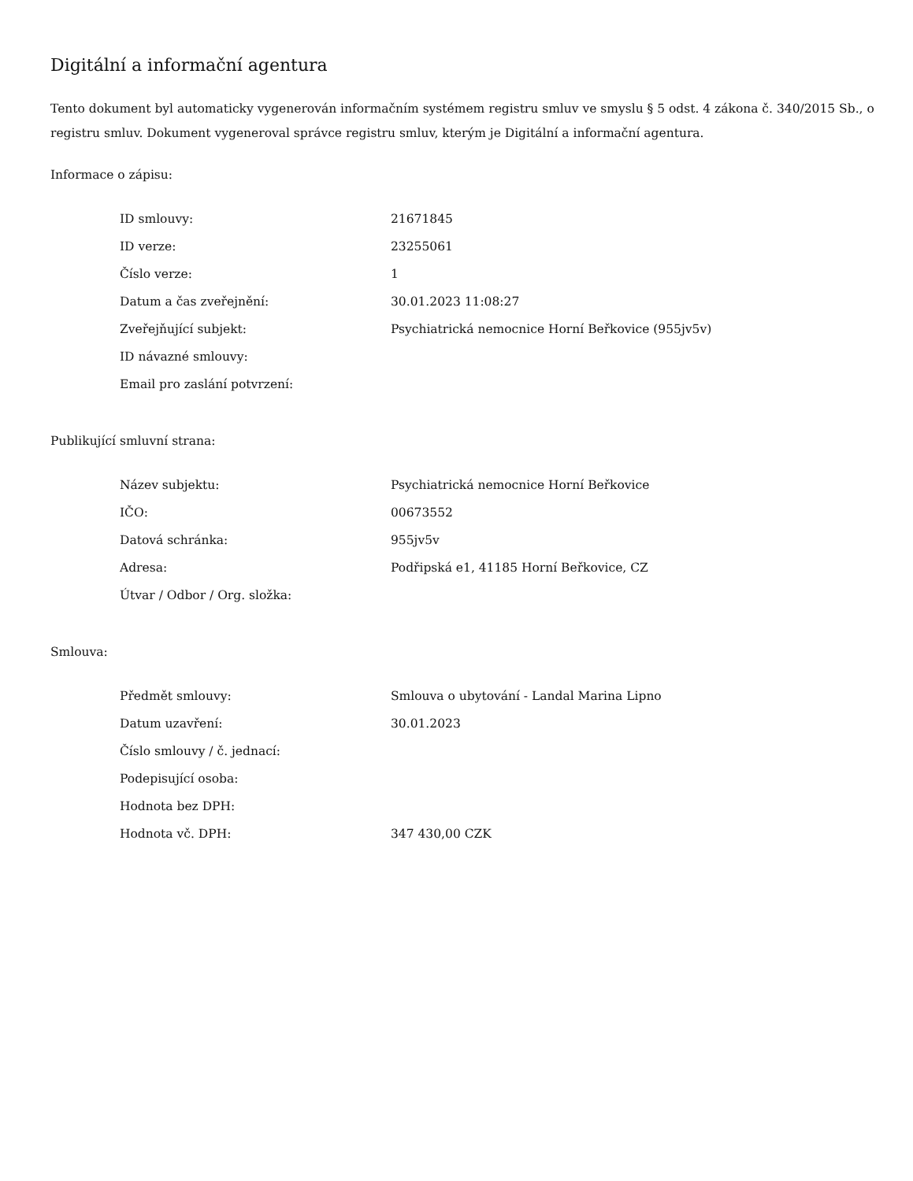Digitální a informační agentura
Tento dokument byl automaticky vygenerován informačním systémem registru smluv ve smyslu § 5 odst. 4 zákona č. 340/2015 Sb., o registru smluv. Dokument vygeneroval správce registru smluv, kterým je Digitální a informační agentura.
Informace o zápisu:
| ID smlouvy: | 21671845 |
| ID verze: | 23255061 |
| Číslo verze: | 1 |
| Datum a čas zveřejnění: | 30.01.2023 11:08:27 |
| Zveřejňující subjekt: | Psychiatrická nemocnice Horní Beřkovice (955jv5v) |
| ID návazné smlouvy: | |
| Email pro zaslání potvrzení: | |
Publikující smluvní strana:
| Název subjektu: | Psychiatrická nemocnice Horní Beřkovice |
| IČO: | 00673552 |
| Datová schránka: | 955jv5v |
| Adresa: | Podřipská e1, 41185 Horní Beřkovice, CZ |
| Útvar / Odbor / Org. složka: | |
Smlouva:
| Předmět smlouvy: | Smlouva o ubytování - Landal Marina Lipno |
| Datum uzavření: | 30.01.2023 |
| Číslo smlouvy / č. jednací: | |
| Podepisující osoba: | |
| Hodnota bez DPH: | |
| Hodnota vč. DPH: | 347 430,00 CZK |